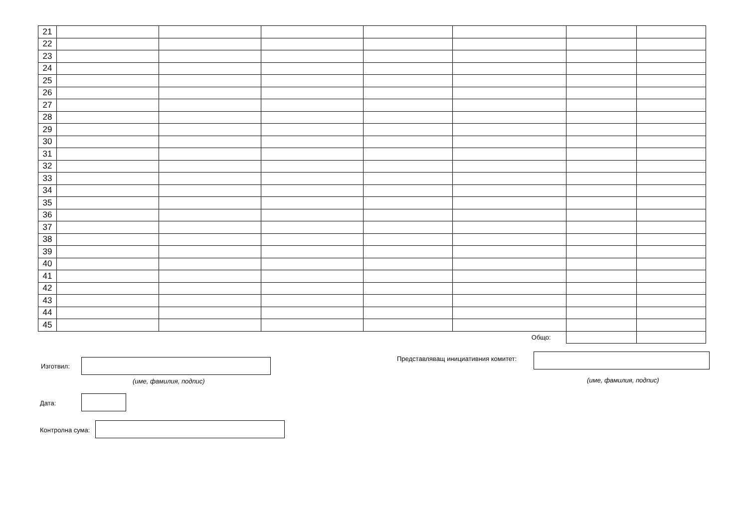| 21 | | | | | | | |
| 22 | | | | | | | |
| 23 | | | | | | | |
| 24 | | | | | | | |
| 25 | | | | | | | |
| 26 | | | | | | | |
| 27 | | | | | | | |
| 28 | | | | | | | |
| 29 | | | | | | | |
| 30 | | | | | | | |
| 31 | | | | | | | |
| 32 | | | | | | | |
| 33 | | | | | | | |
| 34 | | | | | | | |
| 35 | | | | | | | |
| 36 | | | | | | | |
| 37 | | | | | | | |
| 38 | | | | | | | |
| 39 | | | | | | | |
| 40 | | | | | | | |
| 41 | | | | | | | |
| 42 | | | | | | | |
| 43 | | | | | | | |
| 44 | | | | | | | |
| 45 | | | | | | | |
| Общо: | | | | | | | |
Изготвил:
(име, фамилия, подпис)
Представляващ инициативния комитет:
(име, фамилия, подпис)
Дата:
Контролна сума: